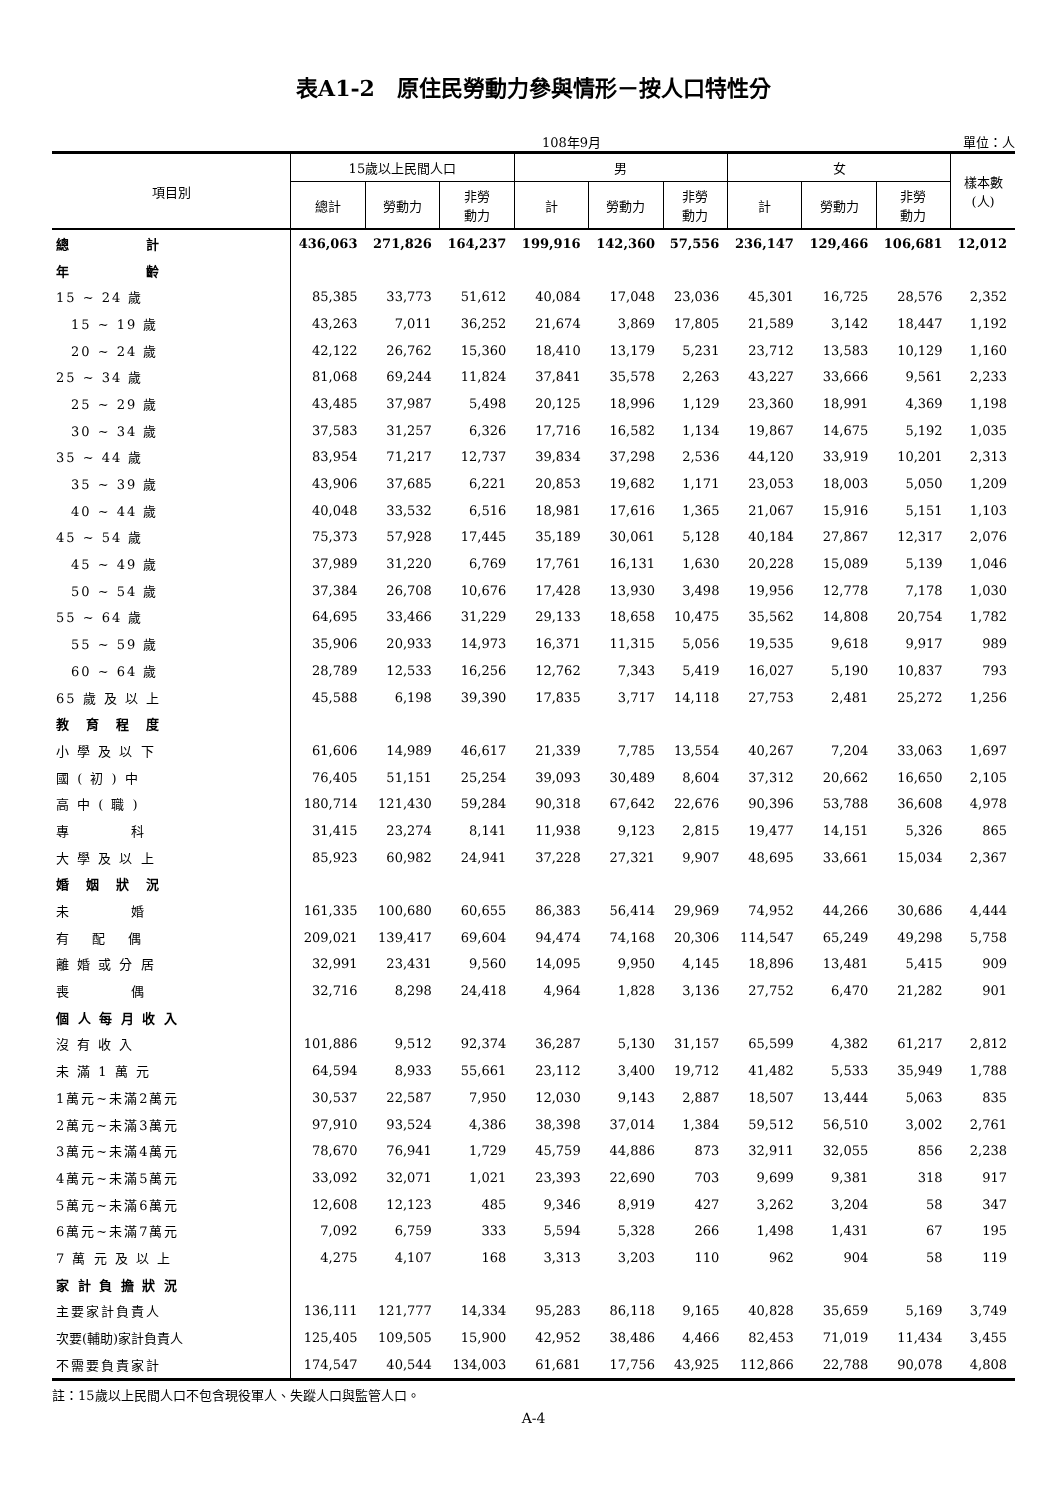表A1-2　原住民勞動力參與情形－按人口特性分
108年9月 單位：人
| 項目別 | 15歲以上民間人口 | | | 男 | | | 女 | | | 樣本數 (人) |
| --- | --- | --- | --- | --- | --- | --- | --- | --- | --- | --- |
| | 總計 | 勞動力 | 非勞 動力 | 計 | 勞動力 | 非勞 動力 | 計 | 勞動力 | 非勞 動力 | |
| 總 計 | 436,063 | 271,826 | 164,237 | 199,916 | 142,360 | 57,556 | 236,147 | 129,466 | 106,681 | 12,012 |
| 年 齡 | | | | | | | | | | |
| 15 ~ 24 歲 | 85,385 | 33,773 | 51,612 | 40,084 | 17,048 | 23,036 | 45,301 | 16,725 | 28,576 | 2,352 |
| 15 ~ 19 歲 | 43,263 | 7,011 | 36,252 | 21,674 | 3,869 | 17,805 | 21,589 | 3,142 | 18,447 | 1,192 |
| 20 ~ 24 歲 | 42,122 | 26,762 | 15,360 | 18,410 | 13,179 | 5,231 | 23,712 | 13,583 | 10,129 | 1,160 |
| 25 ~ 34 歲 | 81,068 | 69,244 | 11,824 | 37,841 | 35,578 | 2,263 | 43,227 | 33,666 | 9,561 | 2,233 |
| 25 ~ 29 歲 | 43,485 | 37,987 | 5,498 | 20,125 | 18,996 | 1,129 | 23,360 | 18,991 | 4,369 | 1,198 |
| 30 ~ 34 歲 | 37,583 | 31,257 | 6,326 | 17,716 | 16,582 | 1,134 | 19,867 | 14,675 | 5,192 | 1,035 |
| 35 ~ 44 歲 | 83,954 | 71,217 | 12,737 | 39,834 | 37,298 | 2,536 | 44,120 | 33,919 | 10,201 | 2,313 |
| 35 ~ 39 歲 | 43,906 | 37,685 | 6,221 | 20,853 | 19,682 | 1,171 | 23,053 | 18,003 | 5,050 | 1,209 |
| 40 ~ 44 歲 | 40,048 | 33,532 | 6,516 | 18,981 | 17,616 | 1,365 | 21,067 | 15,916 | 5,151 | 1,103 |
| 45 ~ 54 歲 | 75,373 | 57,928 | 17,445 | 35,189 | 30,061 | 5,128 | 40,184 | 27,867 | 12,317 | 2,076 |
| 45 ~ 49 歲 | 37,989 | 31,220 | 6,769 | 17,761 | 16,131 | 1,630 | 20,228 | 15,089 | 5,139 | 1,046 |
| 50 ~ 54 歲 | 37,384 | 26,708 | 10,676 | 17,428 | 13,930 | 3,498 | 19,956 | 12,778 | 7,178 | 1,030 |
| 55 ~ 64 歲 | 64,695 | 33,466 | 31,229 | 29,133 | 18,658 | 10,475 | 35,562 | 14,808 | 20,754 | 1,782 |
| 55 ~ 59 歲 | 35,906 | 20,933 | 14,973 | 16,371 | 11,315 | 5,056 | 19,535 | 9,618 | 9,917 | 989 |
| 60 ~ 64 歲 | 28,789 | 12,533 | 16,256 | 12,762 | 7,343 | 5,419 | 16,027 | 5,190 | 10,837 | 793 |
| 65 歲 及 以 上 | 45,588 | 6,198 | 39,390 | 17,835 | 3,717 | 14,118 | 27,753 | 2,481 | 25,272 | 1,256 |
| 教 育 程 度 | | | | | | | | | | |
| 小 學 及 以 下 | 61,606 | 14,989 | 46,617 | 21,339 | 7,785 | 13,554 | 40,267 | 7,204 | 33,063 | 1,697 |
| 國 ( 初 ) 中 | 76,405 | 51,151 | 25,254 | 39,093 | 30,489 | 8,604 | 37,312 | 20,662 | 16,650 | 2,105 |
| 高 中 ( 職 ) | 180,714 | 121,430 | 59,284 | 90,318 | 67,642 | 22,676 | 90,396 | 53,788 | 36,608 | 4,978 |
| 專 科 | 31,415 | 23,274 | 8,141 | 11,938 | 9,123 | 2,815 | 19,477 | 14,151 | 5,326 | 865 |
| 大 學 及 以 上 | 85,923 | 60,982 | 24,941 | 37,228 | 27,321 | 9,907 | 48,695 | 33,661 | 15,034 | 2,367 |
| 婚 姻 狀 況 | | | | | | | | | | |
| 未 婚 | 161,335 | 100,680 | 60,655 | 86,383 | 56,414 | 29,969 | 74,952 | 44,266 | 30,686 | 4,444 |
| 有 配 偶 | 209,021 | 139,417 | 69,604 | 94,474 | 74,168 | 20,306 | 114,547 | 65,249 | 49,298 | 5,758 |
| 離 婚 或 分 居 | 32,991 | 23,431 | 9,560 | 14,095 | 9,950 | 4,145 | 18,896 | 13,481 | 5,415 | 909 |
| 喪 偶 | 32,716 | 8,298 | 24,418 | 4,964 | 1,828 | 3,136 | 27,752 | 6,470 | 21,282 | 901 |
| 個 人 每 月 收 入 | | | | | | | | | | |
| 沒 有 收 入 | 101,886 | 9,512 | 92,374 | 36,287 | 5,130 | 31,157 | 65,599 | 4,382 | 61,217 | 2,812 |
| 未 滿 1 萬 元 | 64,594 | 8,933 | 55,661 | 23,112 | 3,400 | 19,712 | 41,482 | 5,533 | 35,949 | 1,788 |
| 1萬元~未滿2萬元 | 30,537 | 22,587 | 7,950 | 12,030 | 9,143 | 2,887 | 18,507 | 13,444 | 5,063 | 835 |
| 2萬元~未滿3萬元 | 97,910 | 93,524 | 4,386 | 38,398 | 37,014 | 1,384 | 59,512 | 56,510 | 3,002 | 2,761 |
| 3萬元~未滿4萬元 | 78,670 | 76,941 | 1,729 | 45,759 | 44,886 | 873 | 32,911 | 32,055 | 856 | 2,238 |
| 4萬元~未滿5萬元 | 33,092 | 32,071 | 1,021 | 23,393 | 22,690 | 703 | 9,699 | 9,381 | 318 | 917 |
| 5萬元~未滿6萬元 | 12,608 | 12,123 | 485 | 9,346 | 8,919 | 427 | 3,262 | 3,204 | 58 | 347 |
| 6萬元~未滿7萬元 | 7,092 | 6,759 | 333 | 5,594 | 5,328 | 266 | 1,498 | 1,431 | 67 | 195 |
| 7 萬 元 及 以 上 | 4,275 | 4,107 | 168 | 3,313 | 3,203 | 110 | 962 | 904 | 58 | 119 |
| 家 計 負 擔 狀 況 | | | | | | | | | | |
| 主要家計負責人 | 136,111 | 121,777 | 14,334 | 95,283 | 86,118 | 9,165 | 40,828 | 35,659 | 5,169 | 3,749 |
| 次要(輔助)家計負責人 | 125,405 | 109,505 | 15,900 | 42,952 | 38,486 | 4,466 | 82,453 | 71,019 | 11,434 | 3,455 |
| 不需要負責家計 | 174,547 | 40,544 | 134,003 | 61,681 | 17,756 | 43,925 | 112,866 | 22,788 | 90,078 | 4,808 |
註：15歲以上民間人口不包含現役軍人、失蹤人口與監管人口。
A-4